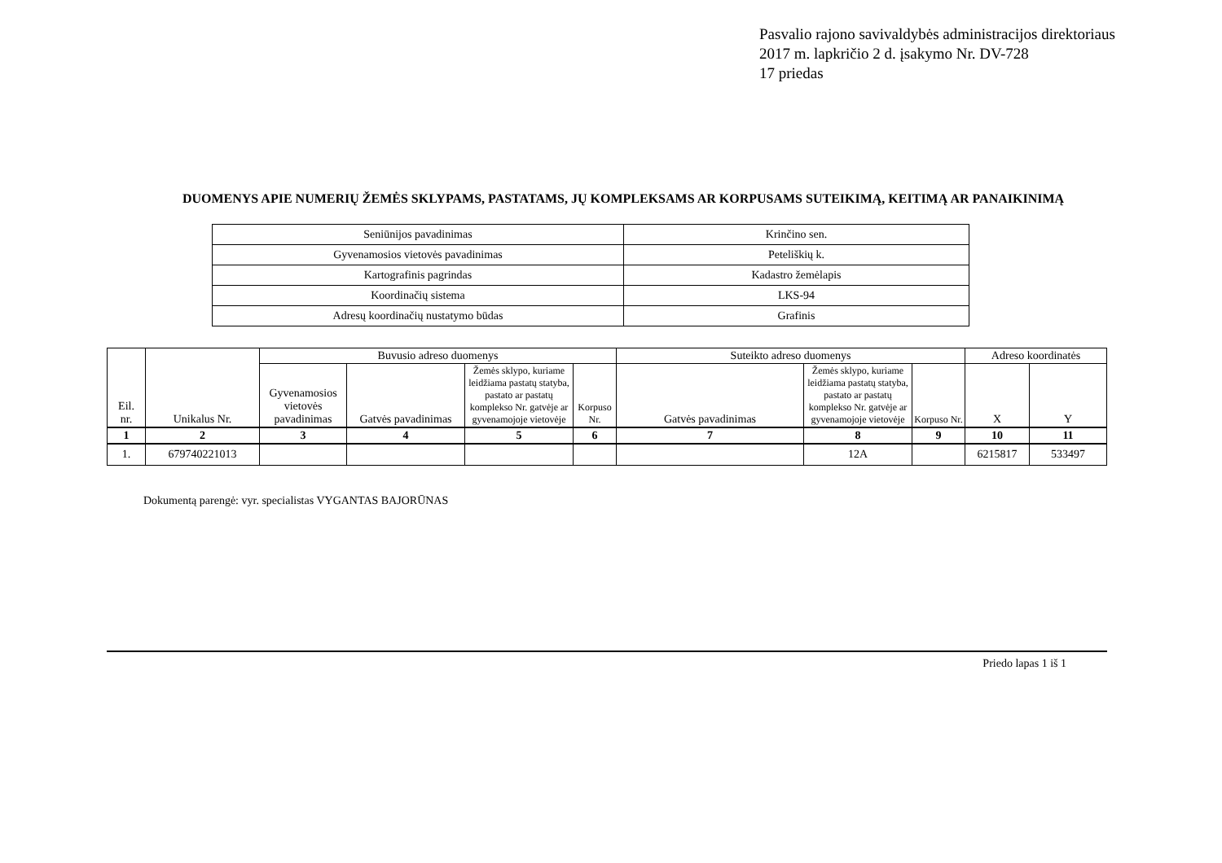Pasvalio rajono savivaldybės administracijos direktoriaus
2017 m. lapkričio 2 d. įsakymo Nr. DV-728
17 priedas
DUOMENYS APIE NUMERIŲ ŽEMĖS SKLYPAMS, PASTATAMS, JŲ KOMPLEKSAMS AR KORPUSAMS SUTEIKIMĄ, KEITIMĄ AR PANAIKINIMĄ
| Seniūnijos pavadinimas | Krinčino sen. |
| Gyvenamosios vietovės pavadinimas | Peteliškių k. |
| Kartografinis pagrindas | Kadastro žemėlapis |
| Koordinačių sistema | LKS-94 |
| Adresų koordinačių nustatymo būdas | Grafinis |
| Eil. nr. | Unikalus Nr. | Buvusio adreso duomenys | | | | Suteikto adreso duomenys | | | Adreso koordinatės | |
| --- | --- | --- | --- | --- | --- | --- | --- | --- | --- | --- |
| | | Gyvenamosios vietovės pavadinimas | Gatvės pavadinimas | Žemės sklypo, kuriame leidžiama pastatų statyba, pastato ar pastatų komplekso Nr. gatvėje ar gyvenamojoje vietovėje | Korpuso Nr. | Gatvės pavadinimas | Žemės sklypo, kuriame leidžiama pastatų statyba, pastato ar pastatų komplekso Nr. gatvėje ar gyvenamojoje vietovėje | Korpuso Nr. | X | Y |
| 1 | 2 | 3 | 4 | 5 | 6 | 7 | 8 | 9 | 10 | 11 |
| 1. | 679740221013 | | | | | | 12A | | 6215817 | 533497 |
Dokumentą parengė: vyr. specialistas VYGANTAS BAJORŪNAS
Priedo lapas 1 iš 1